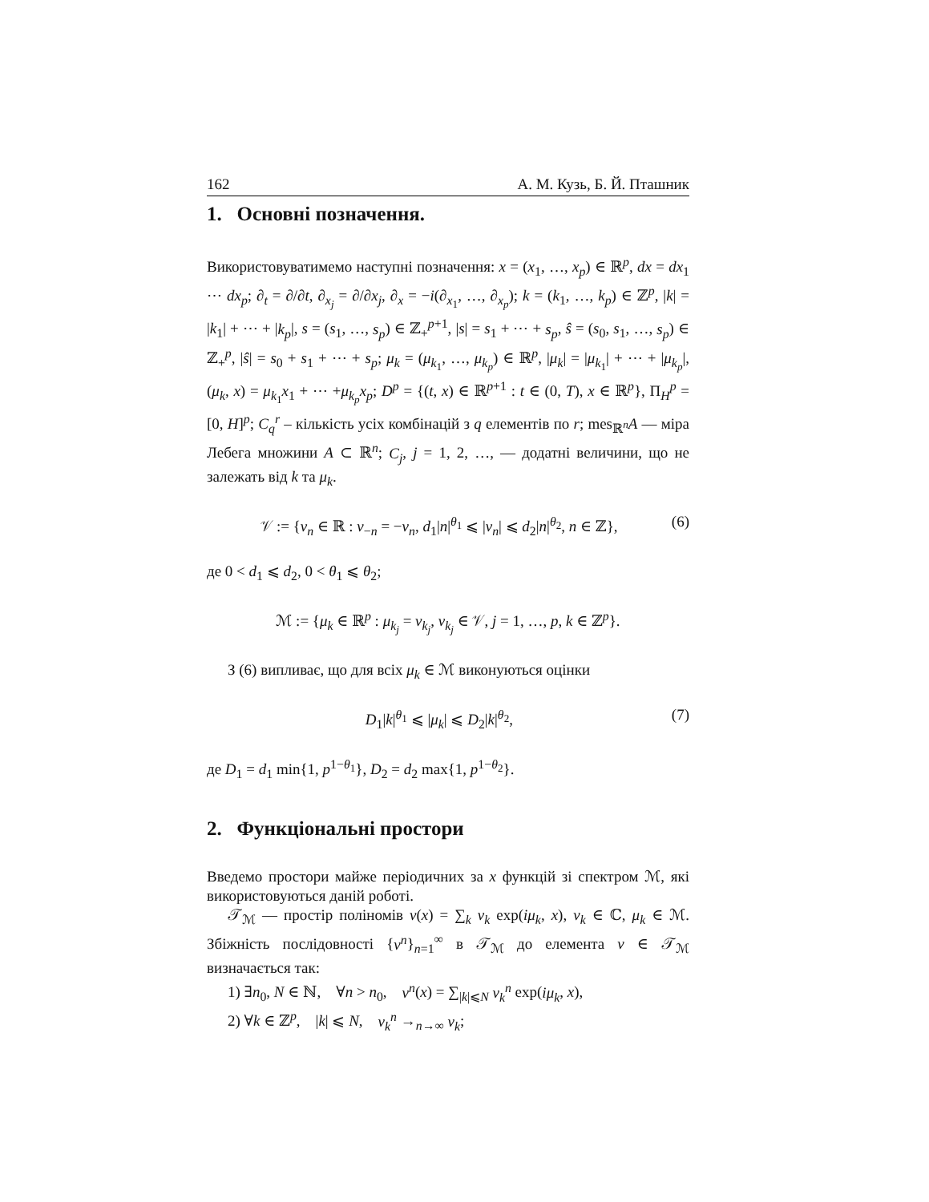162 А. М. Кузь, Б. Й. Пташник
1. Основні позначення.
Використовуватимемо наступні позначення: x = (x<sub>1</sub>, …, x<sub>p</sub>) ∈ ℝ<sup>p</sup>, dx = dx<sub>1</sub> ⋯ dx<sub>p</sub>; ∂<sub>t</sub> = ∂/∂t, ∂<sub>x<sub>j</sub></sub> = ∂/∂x<sub>j</sub>, ∂<sub>x</sub> = −i(∂<sub>x<sub>1</sub></sub>, …, ∂<sub>x<sub>p</sub></sub>); k = (k<sub>1</sub>, …, k<sub>p</sub>) ∈ ℤ<sup>p</sup>, |k| = |k<sub>1</sub>| + ⋯ + |k<sub>p</sub>|, s = (s<sub>1</sub>, …, s<sub>p</sub>) ∈ ℤ<sub>+</sub><sup>p+1</sup>, |s| = s<sub>1</sub> + ⋯ + s<sub>p</sub>, ŝ = (s<sub>0</sub>, s<sub>1</sub>, …, s<sub>p</sub>) ∈ ℤ<sub>+</sub><sup>p</sup>, |ŝ| = s<sub>0</sub> + s<sub>1</sub> + ⋯ + s<sub>p</sub>; μ<sub>k</sub> = (μ<sub>k<sub>1</sub></sub>, …, μ<sub>k<sub>p</sub></sub>) ∈ ℝ<sup>p</sup>, |μ<sub>k</sub>| = |μ<sub>k<sub>1</sub></sub>| + ⋯ + |μ<sub>k<sub>p</sub></sub>|, (μ<sub>k</sub>, x) = μ<sub>k<sub>1</sub></sub>x<sub>1</sub> + ⋯ +μ<sub>k<sub>p</sub></sub>x<sub>p</sub>; D<sup>p</sup> = {(t, x) ∈ ℝ<sup>p+1</sup> : t ∈ (0, T), x ∈ ℝ<sup>p</sup>}, Π<sub>H</sub><sup>p</sup> = [0, H]<sup>p</sup>; C<sub>q</sub><sup>r</sup> – кількість усіх комбінацій з q елементів по r; mes<sub>ℝ<sup>n</sup></sub>A — міра Лебега множини A ⊂ ℝ<sup>n</sup>; C<sub>j</sub>, j = 1, 2, …, — додатні величини, що не залежать від k та μ<sub>k</sub>.
𝒱 := {ν<sub>n</sub> ∈ ℝ : ν<sub>−n</sub> = −ν<sub>n</sub>, d<sub>1</sub>|n|<sup>θ<sub>1</sub></sup> ⩽ |ν<sub>n</sub>| ⩽ d<sub>2</sub>|n|<sup>θ<sub>2</sub></sup>, n ∈ ℤ}, (6)
де 0 < d<sub>1</sub> ⩽ d<sub>2</sub>, 0 < θ<sub>1</sub> ⩽ θ<sub>2</sub>;
ℳ := {μ<sub>k</sub> ∈ ℝ<sup>p</sup> : μ<sub>k<sub>j</sub></sub> = ν<sub>k<sub>j</sub></sub>, ν<sub>k<sub>j</sub></sub> ∈ 𝒱, j = 1, …, p, k ∈ ℤ<sup>p</sup>}.
З (6) випливає, що для всіх μ<sub>k</sub> ∈ ℳ виконуються оцінки
D<sub>1</sub>|k|<sup>θ<sub>1</sub></sup> ⩽ |μ<sub>k</sub>| ⩽ D<sub>2</sub>|k|<sup>θ<sub>2</sub></sup>, (7)
де D<sub>1</sub> = d<sub>1</sub> min{1, p<sup>1−θ<sub>1</sub></sup>}, D<sub>2</sub> = d<sub>2</sub> max{1, p<sup>1−θ<sub>2</sub></sup>}.
2. Функціональні простори
Введемо простори майже періодичних за x функцій зі спектром ℳ, які використовуються даній роботі.
𝒯<sub>ℳ</sub> — простір поліномів v(x) = ∑<sub>k</sub> v<sub>k</sub> exp(iμ<sub>k</sub>, x), v<sub>k</sub> ∈ ℂ, μ<sub>k</sub> ∈ ℳ. Збіжність послідовності {v<sup>n</sup>}<sub>n=1</sub><sup>∞</sup> в 𝒯<sub>ℳ</sub> до елемента v ∈ 𝒯<sub>ℳ</sub> визначається так:
1) ∃n<sub>0</sub>, N ∈ ℕ, ∀n > n<sub>0</sub>, v<sup>n</sup>(x) = ∑<sub>|k|⩽N</sub> v<sub>k</sub><sup>n</sup> exp(iμ<sub>k</sub>, x),
2) ∀k ∈ ℤ<sup>p</sup>, |k| ⩽ N, v<sub>k</sub><sup>n</sup> →<sub>n→∞</sub> v<sub>k</sub>;